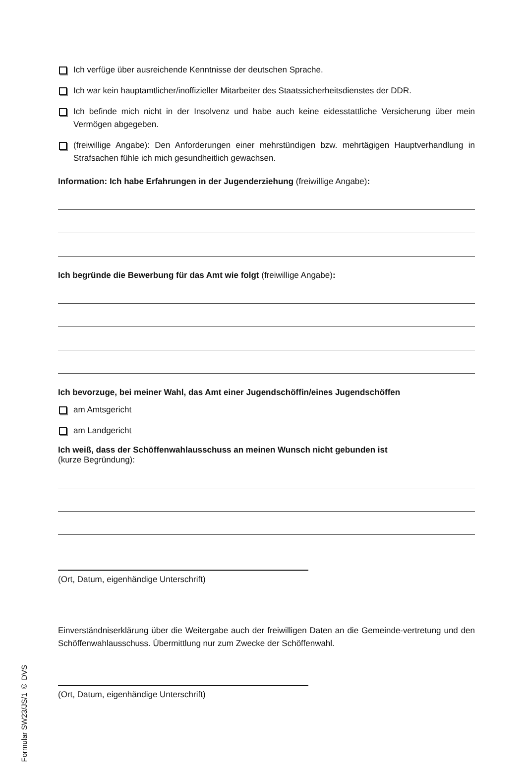Ich verfüge über ausreichende Kenntnisse der deutschen Sprache.
Ich war kein hauptamtlicher/inoffizieller Mitarbeiter des Staatssicherheitsdienstes der DDR.
Ich befinde mich nicht in der Insolvenz und habe auch keine eidesstattliche Versicherung über mein Vermögen abgegeben.
(freiwillige Angabe): Den Anforderungen einer mehrstündigen bzw. mehrtägigen Hauptverhandlung in Strafsachen fühle ich mich gesundheitlich gewachsen.
Information: Ich habe Erfahrungen in der Jugenderziehung (freiwillige Angabe):
Ich begründe die Bewerbung für das Amt wie folgt (freiwillige Angabe):
Ich bevorzuge, bei meiner Wahl, das Amt einer Jugendschöffin/eines Jugendschöffen
am Amtsgericht
am Landgericht
Ich weiß, dass der Schöffenwahlausschuss an meinen Wunsch nicht gebunden ist
(kurze Begründung):
(Ort, Datum, eigenhändige Unterschrift)
Einverständniserklärung über die Weitergabe auch der freiwilligen Daten an die Gemeinde-vertretung und den Schöffenwahlausschuss. Übermittlung nur zum Zwecke der Schöffenwahl.
(Ort, Datum, eigenhändige Unterschrift)
Formular SW23/JS/1 © DVS